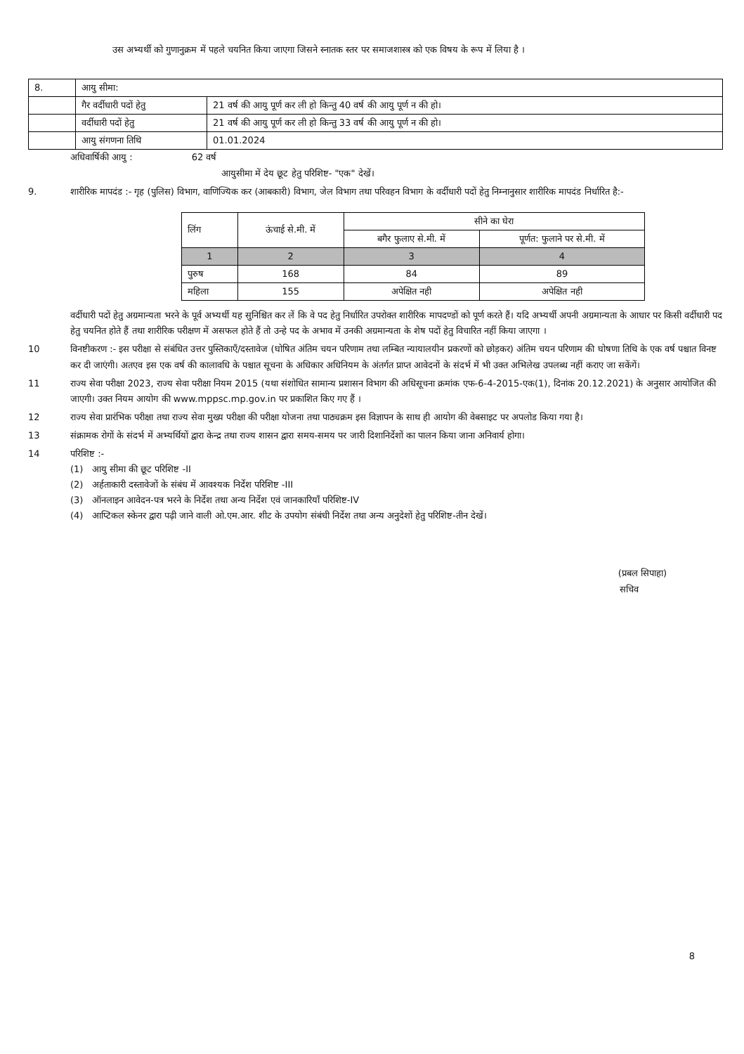उस अभ्यर्थी को गुणानुक्रम में पहले चयनित किया जाएगा जिसने स्नातक स्तर पर समाजशास्त्र को एक विषय के रूप में लिया है ।
| 8. | आयु सीमा: | |
| | गैर वर्दीधारी पदों हेतु | 21 वर्ष की आयु पूर्ण कर ली हो किन्तु 40 वर्ष की आयु पूर्ण न की हो। |
| | वर्दीधारी पदों हेतु | 21 वर्ष की आयु पूर्ण कर ली हो किन्तु 33 वर्ष की आयु पूर्ण न की हो। |
| | आयु संगणना तिथि | 01.01.2024 |
अधिवार्षिकी आयु : 62 वर्ष
आयुसीमा में देय छूट हेतु परिशिष्ट- "एक" देखें।
9. शारीरिक मापदंड :- गृह (पुलिस) विभाग, वाणिज्यिक कर (आबकारी) विभाग, जेल विभाग तथा परिवहन विभाग के वर्दीधारी पदों हेतु निम्नानुसार शारीरिक मापदंड निर्धारित है:-
| लिंग | ऊंचाई से.मी. में | सीने का घेरा | |
| --- | --- | --- | --- |
| | | बगैर फुलाए से.मी. में | पूर्णत: फुलाने पर से.मी. में |
| 1 | 2 | 3 | 4 |
| पुरुष | 168 | 84 | 89 |
| महिला | 155 | अपेक्षित नही | अपेक्षित नही |
वर्दीधारी पदों हेतु अग्रमान्यता भरने के पूर्व अभ्यर्थी यह सुनिश्चित कर लें कि वे पद हेतु निर्धारित उपरोक्त शारीरिक मापदण्डों को पूर्ण करते हैं। यदि अभ्यर्थी अपनी अग्रमान्यता के आधार पर किसी वर्दीधारी पद हेतु चयनित होते हैं तथा शारीरिक परीक्षण में असफल होते हैं तो उन्हे पद के अभाव में उनकी अग्रमान्यता के शेष पदों हेतु विचारित नहीं किया जाएगा ।
10 विनष्टीकरण :- इस परीक्षा से संबंधित उत्तर पुस्तिकाएँ/दस्तावेज (घोषित अंतिम चयन परिणाम तथा लम्बित न्यायालयीन प्रकरणों को छोड़कर) अंतिम चयन परिणाम की घोषणा तिथि के एक वर्ष पश्चात विनष्ट कर दी जाएंगी। अतएव इस एक वर्ष की कालावधि के पश्चात सूचना के अधिकार अधिनियम के अंतर्गत प्राप्त आवेदनों के संदर्भ में भी उक्त अभिलेख उपलब्ध नहीं कराए जा सकेंगें।
11 राज्य सेवा परीक्षा 2023, राज्य सेवा परीक्षा नियम 2015 (यथा संशोधित सामान्य प्रशासन विभाग की अधिसूचना क्रमांक एफ-6-4-2015-एक(1), दिनांक 20.12.2021) के अनुसार आयोजित की जाएगी। उक्त नियम आयोग की www.mppsc.mp.gov.in पर प्रकाशित किए गए हैं ।
12 राज्य सेवा प्रारंभिक परीक्षा तथा राज्य सेवा मुख्य परीक्षा की परीक्षा योजना तथा पाठ्यक्रम इस विज्ञापन के साथ ही आयोग की वेबसाइट पर अपलोड किया गया है।
13 संक्रामक रोगों के संदर्भ में अभ्यर्थियों द्वारा केन्द्र तथा राज्य शासन द्वारा समय-समय पर जारी दिशानिर्देशों का पालन किया जाना अनिवार्य होगा।
14 परिशिष्ट :-
(1) आयु सीमा की छूट परिशिष्ट -II
(2) अर्हताकारी दस्तावेजों के संबंध में आवश्यक निर्देश परिशिष्ट -III
(3) ऑनलाइन आवेदन-पत्र भरने के निर्देश तथा अन्य निर्देश एवं जानकारियाँ परिशिष्ट-IV
(4) आप्टिकल स्केनर द्वारा पढ़ी जाने वाली ओ.एम.आर. शीट के उपयोग संबंधी निर्देश तथा अन्य अनुदेशों हेतु परिशिष्ट-तीन देखें।
(प्रबल सिपाहा)
सचिव
8